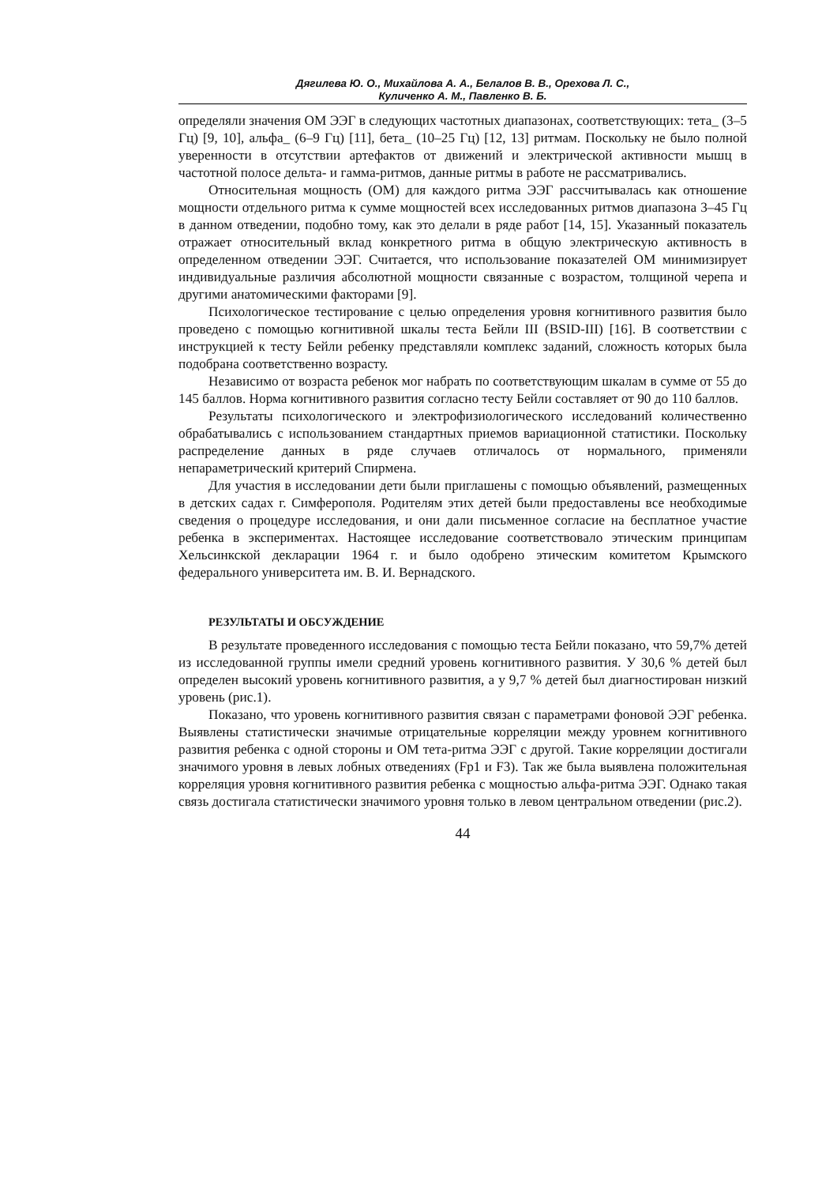Дягилева Ю. О., Михайлова А. А., Белалов В. В., Орехова Л. С.,
Куличенко А. М., Павленко В. Б.
определяли значения ОМ ЭЭГ в следующих частотных диапазонах, соответствующих: тета_ (3–5 Гц) [9, 10], альфа_ (6–9 Гц) [11], бета_ (10–25 Гц) [12, 13] ритмам. Поскольку не было полной уверенности в отсутствии артефактов от движений и электрической активности мышц в частотной полосе дельта- и гамма-ритмов, данные ритмы в работе не рассматривались.
Относительная мощность (ОМ) для каждого ритма ЭЭГ рассчитывалась как отношение мощности отдельного ритма к сумме мощностей всех исследованных ритмов диапазона 3–45 Гц в данном отведении, подобно тому, как это делали в ряде работ [14, 15]. Указанный показатель отражает относительный вклад конкретного ритма в общую электрическую активность в определенном отведении ЭЭГ. Считается, что использование показателей ОМ минимизирует индивидуальные различия абсолютной мощности связанные с возрастом, толщиной черепа и другими анатомическими факторами [9].
Психологическое тестирование с целью определения уровня когнитивного развития было проведено с помощью когнитивной шкалы теста Бейли III (BSID-III) [16]. В соответствии с инструкцией к тесту Бейли ребенку представляли комплекс заданий, сложность которых была подобрана соответственно возрасту.
Независимо от возраста ребенок мог набрать по соответствующим шкалам в сумме от 55 до 145 баллов. Норма когнитивного развития согласно тесту Бейли составляет от 90 до 110 баллов.
Результаты психологического и электрофизиологического исследований количественно обрабатывались с использованием стандартных приемов вариационной статистики. Поскольку распределение данных в ряде случаев отличалось от нормального, применяли непараметрический критерий Спирмена.
Для участия в исследовании дети были приглашены с помощью объявлений, размещенных в детских садах г. Симферополя. Родителям этих детей были предоставлены все необходимые сведения о процедуре исследования, и они дали письменное согласие на бесплатное участие ребенка в экспериментах. Настоящее исследование соответствовало этическим принципам Хельсинкской декларации 1964 г. и было одобрено этическим комитетом Крымского федерального университета им. В. И. Вернадского.
РЕЗУЛЬТАТЫ И ОБСУЖДЕНИЕ
В результате проведенного исследования с помощью теста Бейли показано, что 59,7% детей из исследованной группы имели средний уровень когнитивного развития. У 30,6 % детей был определен высокий уровень когнитивного развития, а у 9,7 % детей был диагностирован низкий уровень (рис.1).
Показано, что уровень когнитивного развития связан с параметрами фоновой ЭЭГ ребенка. Выявлены статистически значимые отрицательные корреляции между уровнем когнитивного развития ребенка с одной стороны и ОМ тета-ритма ЭЭГ с другой. Такие корреляции достигали значимого уровня в левых лобных отведениях (Fp1 и F3). Так же была выявлена положительная корреляция уровня когнитивного развития ребенка с мощностью альфа-ритма ЭЭГ. Однако такая связь достигала статистически значимого уровня только в левом центральном отведении (рис.2).
44